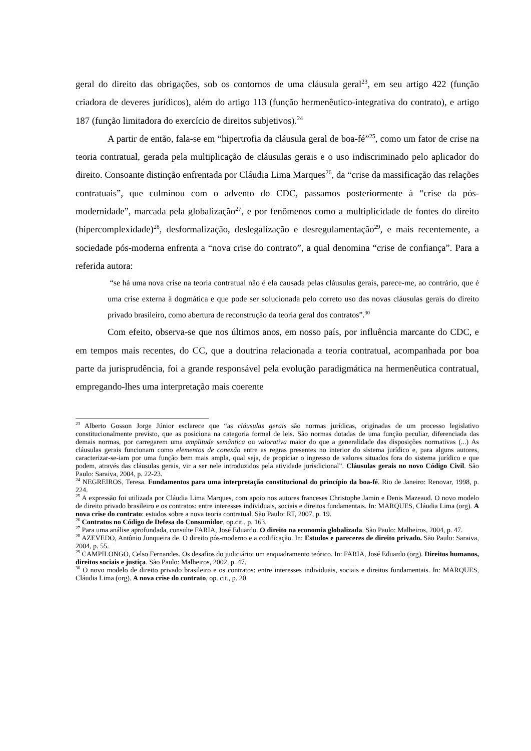geral do direito das obrigações, sob os contornos de uma cláusula geral<sup>23</sup>, em seu artigo 422 (função criadora de deveres jurídicos), além do artigo 113 (função hermenêutico-integrativa do contrato), e artigo 187 (função limitadora do exercício de direitos subjetivos).<sup>24</sup>
A partir de então, fala-se em “hipertrofia da cláusula geral de boa-fé”<sup>25</sup>, como um fator de crise na teoria contratual, gerada pela multiplicação de cláusulas gerais e o uso indiscriminado pelo aplicador do direito. Consoante distinção enfrentada por Cláudia Lima Marques<sup>26</sup>, da “crise da massificação das relações contratuais”, que culminou com o advento do CDC, passamos posteriormente à “crise da pós-modernidade”, marcada pela globalização<sup>27</sup>, e por fenômenos como a multiplicidade de fontes do direito (hipercomplexidade)<sup>28</sup>, desformalização, deslegalização e desregulamentação<sup>29</sup>, e mais recentemente, a sociedade pós-moderna enfrenta a “nova crise do contrato”, a qual denomina “crise de confiança”. Para a referida autora:
“se há uma nova crise na teoria contratual não é ela causada pelas cláusulas gerais, parece-me, ao contrário, que é uma crise externa à dogmática e que pode ser solucionada pelo correto uso das novas cláusulas gerais do direito privado brasileiro, como abertura de reconstrução da teoria geral dos contratos”.<sup>30</sup>
Com efeito, observa-se que nos últimos anos, em nosso país, por influência marcante do CDC, e em tempos mais recentes, do CC, que a doutrina relacionada a teoria contratual, acompanhada por boa parte da jurisprudência, foi a grande responsável pela evolução paradigmática na hermenêutica contratual, empregando-lhes uma interpretação mais coerente
<sup>23</sup> Alberto Gosson Jorge Júnior esclarece que “as cláusulas gerais são normas jurídicas, originadas de um processo legislativo constitucionalmente previsto, que as posiciona na categoria formal de leis. São normas dotadas de uma função peculiar, diferenciada das demais normas, por carregarem uma amplitude semântica ou valorativa maior do que a generalidade das disposições normativas (...) As cláusulas gerais funcionam como elementos de conexão entre as regras presentes no interior do sistema jurídico e, para alguns autores, caracterizar-se-iam por uma função bem mais ampla, qual seja, de propiciar o ingresso de valores situados fora do sistema jurídico e que podem, através das cláusulas gerais, vir a ser nele introduzidos pela atividade jurisdicional”. Cláusulas gerais no novo Código Civil. São Paulo: Saraiva, 2004, p. 22-23.
<sup>24</sup> NEGREIROS, Teresa. Fundamentos para uma interpretação constitucional do princípio da boa-fé. Rio de Janeiro: Renovar, 1998, p. 224.
<sup>25</sup> A expressão foi utilizada por Cláudia Lima Marques, com apoio nos autores franceses Christophe Jamin e Denis Mazeaud. O novo modelo de direito privado brasileiro e os contratos: entre interesses individuais, sociais e direitos fundamentais. In: MARQUES, Cláudia Lima (org). A nova crise do contrato: estudos sobre a nova teoria contratual. São Paulo: RT, 2007, p. 19.
<sup>26</sup> Contratos no Código de Defesa do Consumidor, op.cit., p. 163.
<sup>27</sup> Para uma análise aprofundada, consulte FARIA, José Eduardo. O direito na economia globalizada. São Paulo: Malheiros, 2004, p. 47.
<sup>28</sup> AZEVEDO, Antônio Junqueira de. O direito pós-moderno e a codificação. In: Estudos e pareceres de direito privado. São Paulo: Saraiva, 2004, p. 55.
<sup>29</sup> CAMPILONGO, Celso Fernandes. Os desafios do judiciário: um enquadramento teórico. In: FARIA, José Eduardo (org). Direitos humanos, direitos sociais e justiça. São Paulo: Malheiros, 2002, p. 47.
<sup>30</sup> O novo modelo de direito privado brasileiro e os contratos: entre interesses individuais, sociais e direitos fundamentais. In: MARQUES, Cláudia Lima (org). A nova crise do contrato, op. cit., p. 20.